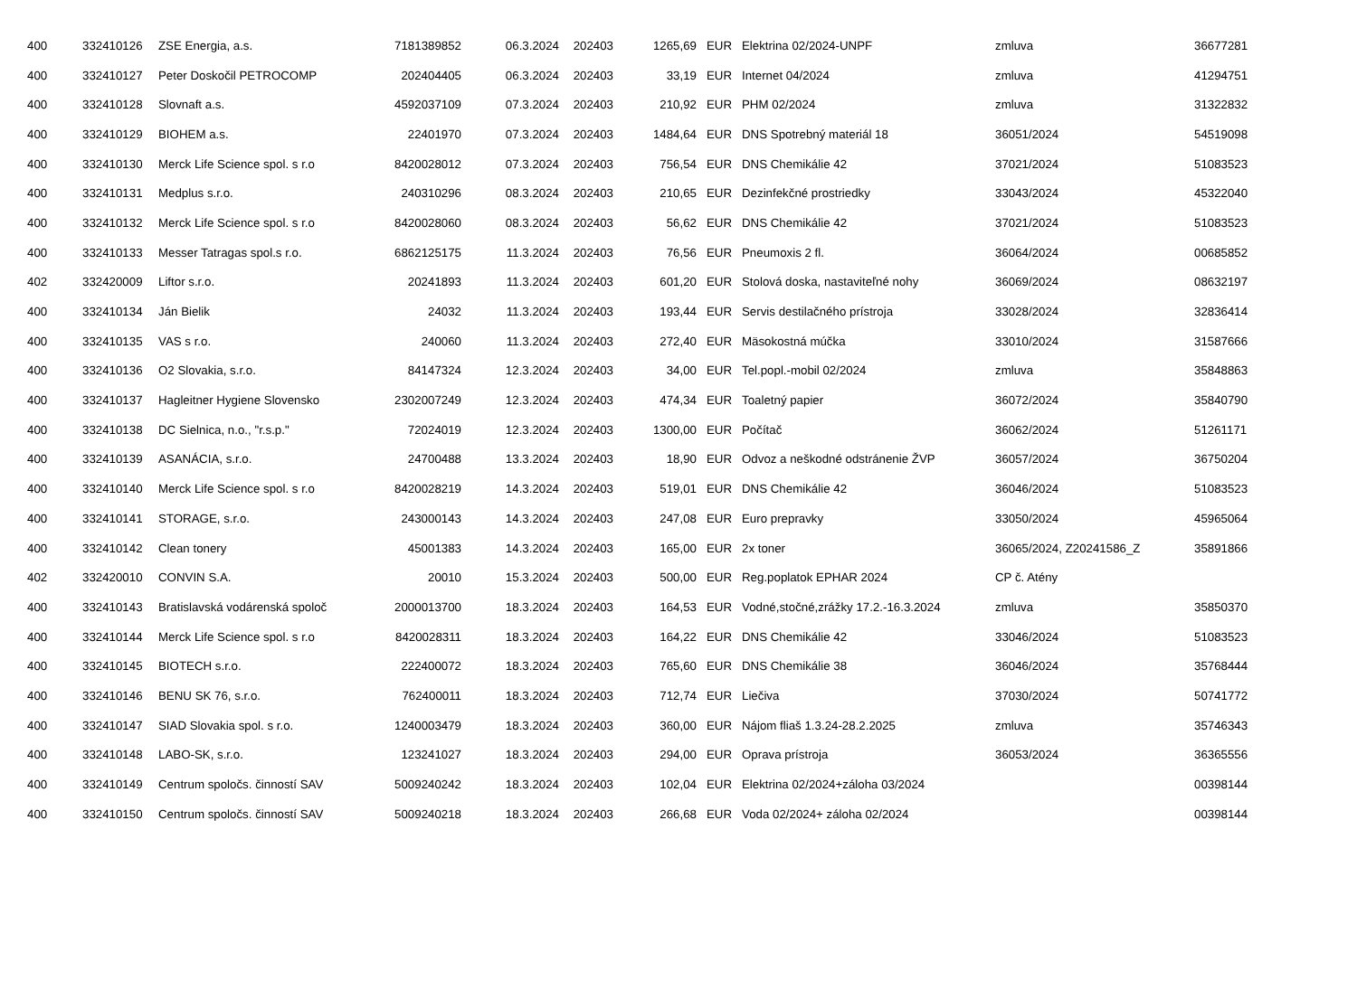| 400 | 332410126 | ZSE Energia, a.s. | 7181389852 | 06.3.2024 | 202403 | 1265,69 | EUR | Elektrina 02/2024-UNPF | zmluva | 36677281 |
| 400 | 332410127 | Peter Doskočil PETROCOMP | 202404405 | 06.3.2024 | 202403 | 33,19 | EUR | Internet 04/2024 | zmluva | 41294751 |
| 400 | 332410128 | Slovnaft a.s. | 4592037109 | 07.3.2024 | 202403 | 210,92 | EUR | PHM 02/2024 | zmluva | 31322832 |
| 400 | 332410129 | BIOHEM a.s. | 22401970 | 07.3.2024 | 202403 | 1484,64 | EUR | DNS Spotrebný materiál 18 | 36051/2024 | 54519098 |
| 400 | 332410130 | Merck Life Science spol. s r.o | 8420028012 | 07.3.2024 | 202403 | 756,54 | EUR | DNS Chemikálie 42 | 37021/2024 | 51083523 |
| 400 | 332410131 | Medplus s.r.o. | 240310296 | 08.3.2024 | 202403 | 210,65 | EUR | Dezinfekčné prostriedky | 33043/2024 | 45322040 |
| 400 | 332410132 | Merck Life Science spol. s r.o | 8420028060 | 08.3.2024 | 202403 | 56,62 | EUR | DNS Chemikálie 42 | 37021/2024 | 51083523 |
| 400 | 332410133 | Messer Tatragas spol.s r.o. | 6862125175 | 11.3.2024 | 202403 | 76,56 | EUR | Pneumoxis 2 fl. | 36064/2024 | 00685852 |
| 402 | 332420009 | Liftor s.r.o. | 20241893 | 11.3.2024 | 202403 | 601,20 | EUR | Stolová doska, nastaviteľné nohy | 36069/2024 | 08632197 |
| 400 | 332410134 | Ján Bielik | 24032 | 11.3.2024 | 202403 | 193,44 | EUR | Servis destilačného prístroja | 33028/2024 | 32836414 |
| 400 | 332410135 | VAS s r.o. | 240060 | 11.3.2024 | 202403 | 272,40 | EUR | Mäsokostná múčka | 33010/2024 | 31587666 |
| 400 | 332410136 | O2 Slovakia, s.r.o. | 84147324 | 12.3.2024 | 202403 | 34,00 | EUR | Tel.popl.-mobil 02/2024 | zmluva | 35848863 |
| 400 | 332410137 | Hagleitner Hygiene Slovensko | 2302007249 | 12.3.2024 | 202403 | 474,34 | EUR | Toaletný papier | 36072/2024 | 35840790 |
| 400 | 332410138 | DC Sielnica, n.o., "r.s.p." | 72024019 | 12.3.2024 | 202403 | 1300,00 | EUR | Počítač | 36062/2024 | 51261171 |
| 400 | 332410139 | ASANÁCIA, s.r.o. | 24700488 | 13.3.2024 | 202403 | 18,90 | EUR | Odvoz a neškodné odstránenie ŽVP | 36057/2024 | 36750204 |
| 400 | 332410140 | Merck Life Science spol. s r.o | 8420028219 | 14.3.2024 | 202403 | 519,01 | EUR | DNS Chemikálie 42 | 36046/2024 | 51083523 |
| 400 | 332410141 | STORAGE, s.r.o. | 243000143 | 14.3.2024 | 202403 | 247,08 | EUR | Euro prepravky | 33050/2024 | 45965064 |
| 400 | 332410142 | Clean tonery | 45001383 | 14.3.2024 | 202403 | 165,00 | EUR | 2x toner | 36065/2024, Z20241586_Z | 35891866 |
| 402 | 332420010 | CONVIN S.A. | 20010 | 15.3.2024 | 202403 | 500,00 | EUR | Reg.poplatok EPHAR 2024 | CP č. Atény | |
| 400 | 332410143 | Bratislavská vodárenská spoloč | 2000013700 | 18.3.2024 | 202403 | 164,53 | EUR | Vodné,stočné,zrážky 17.2.-16.3.2024 | zmluva | 35850370 |
| 400 | 332410144 | Merck Life Science spol. s r.o | 8420028311 | 18.3.2024 | 202403 | 164,22 | EUR | DNS Chemikálie 42 | 33046/2024 | 51083523 |
| 400 | 332410145 | BIOTECH s.r.o. | 222400072 | 18.3.2024 | 202403 | 765,60 | EUR | DNS Chemikálie 38 | 36046/2024 | 35768444 |
| 400 | 332410146 | BENU SK 76, s.r.o. | 762400011 | 18.3.2024 | 202403 | 712,74 | EUR | Liečiva | 37030/2024 | 50741772 |
| 400 | 332410147 | SIAD Slovakia spol. s r.o. | 1240003479 | 18.3.2024 | 202403 | 360,00 | EUR | Nájom fliaš 1.3.24-28.2.2025 | zmluva | 35746343 |
| 400 | 332410148 | LABO-SK, s.r.o. | 123241027 | 18.3.2024 | 202403 | 294,00 | EUR | Oprava prístroja | 36053/2024 | 36365556 |
| 400 | 332410149 | Centrum spoločs. činností SAV | 5009240242 | 18.3.2024 | 202403 | 102,04 | EUR | Elektrina 02/2024+záloha 03/2024 | | 00398144 |
| 400 | 332410150 | Centrum spoločs. činností SAV | 5009240218 | 18.3.2024 | 202403 | 266,68 | EUR | Voda 02/2024+ záloha 02/2024 | | 00398144 |